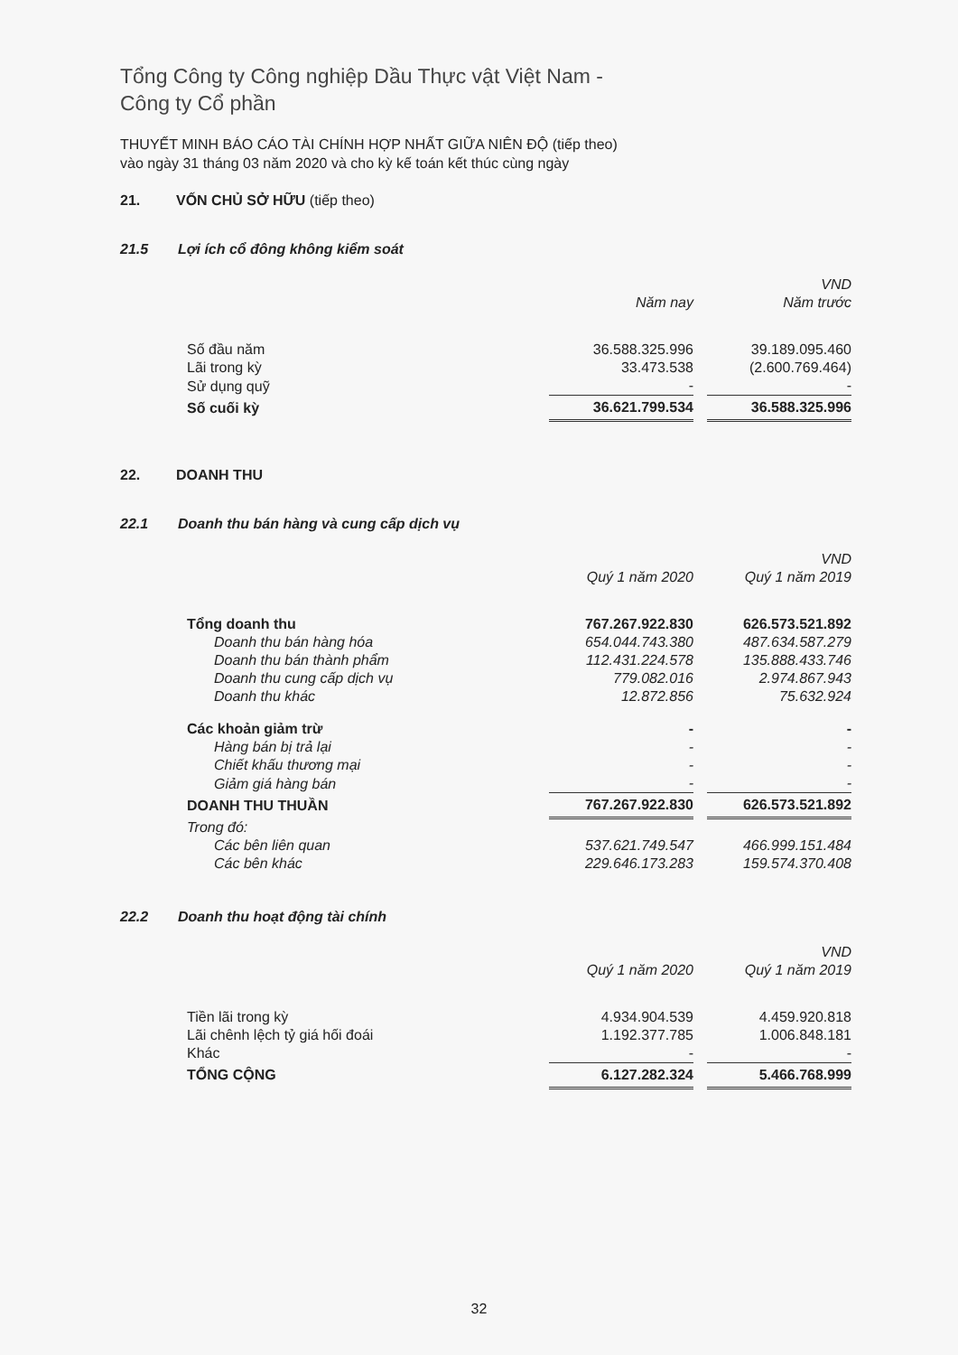Tổng Công ty Công nghiệp Dầu Thực vật Việt Nam -
Công ty Cổ phần
THUYẾT MINH BÁO CÁO TÀI CHÍNH HỢP NHẤT GIỮA NIÊN ĐỘ (tiếp theo)
vào ngày 31 tháng 03 năm 2020 và cho kỳ kế toán kết thúc cùng ngày
21. VỐN CHỦ SỞ HỮU (tiếp theo)
21.5 Lợi ích cổ đông không kiểm soát
| | | | VND |
| | Năm nay | | Năm trước |
| Số đầu năm | 36.588.325.996 | | 39.189.095.460 |
| Lãi trong kỳ | 33.473.538 | | (2.600.769.464) |
| Sử dụng quỹ | - | | - |
| Số cuối kỳ | 36.621.799.534 | | 36.588.325.996 |
22. DOANH THU
22.1 Doanh thu bán hàng và cung cấp dịch vụ
| | | | VND |
| | Quý 1 năm 2020 | | Quý 1 năm 2019 |
| Tổng doanh thu | 767.267.922.830 | | 626.573.521.892 |
| Doanh thu bán hàng hóa | 654.044.743.380 | | 487.634.587.279 |
| Doanh thu bán thành phẩm | 112.431.224.578 | | 135.888.433.746 |
| Doanh thu cung cấp dịch vụ | 779.082.016 | | 2.974.867.943 |
| Doanh thu khác | 12.872.856 | | 75.632.924 |
| Các khoản giảm trừ | - | | - |
| Hàng bán bị trả lại | - | | - |
| Chiết khấu thương mại | - | | - |
| Giảm giá hàng bán | - | | - |
| DOANH THU THUẦN | 767.267.922.830 | | 626.573.521.892 |
| Trong đó: | | | |
| Các bên liên quan | 537.621.749.547 | | 466.999.151.484 |
| Các bên khác | 229.646.173.283 | | 159.574.370.408 |
22.2 Doanh thu hoạt động tài chính
| | | | VND |
| | Quý 1 năm 2020 | | Quý 1 năm 2019 |
| Tiền lãi trong kỳ | 4.934.904.539 | | 4.459.920.818 |
| Lãi chênh lệch tỷ giá hối đoái | 1.192.377.785 | | 1.006.848.181 |
| Khác | - | | - |
| TỔNG CỘNG | 6.127.282.324 | | 5.466.768.999 |
32